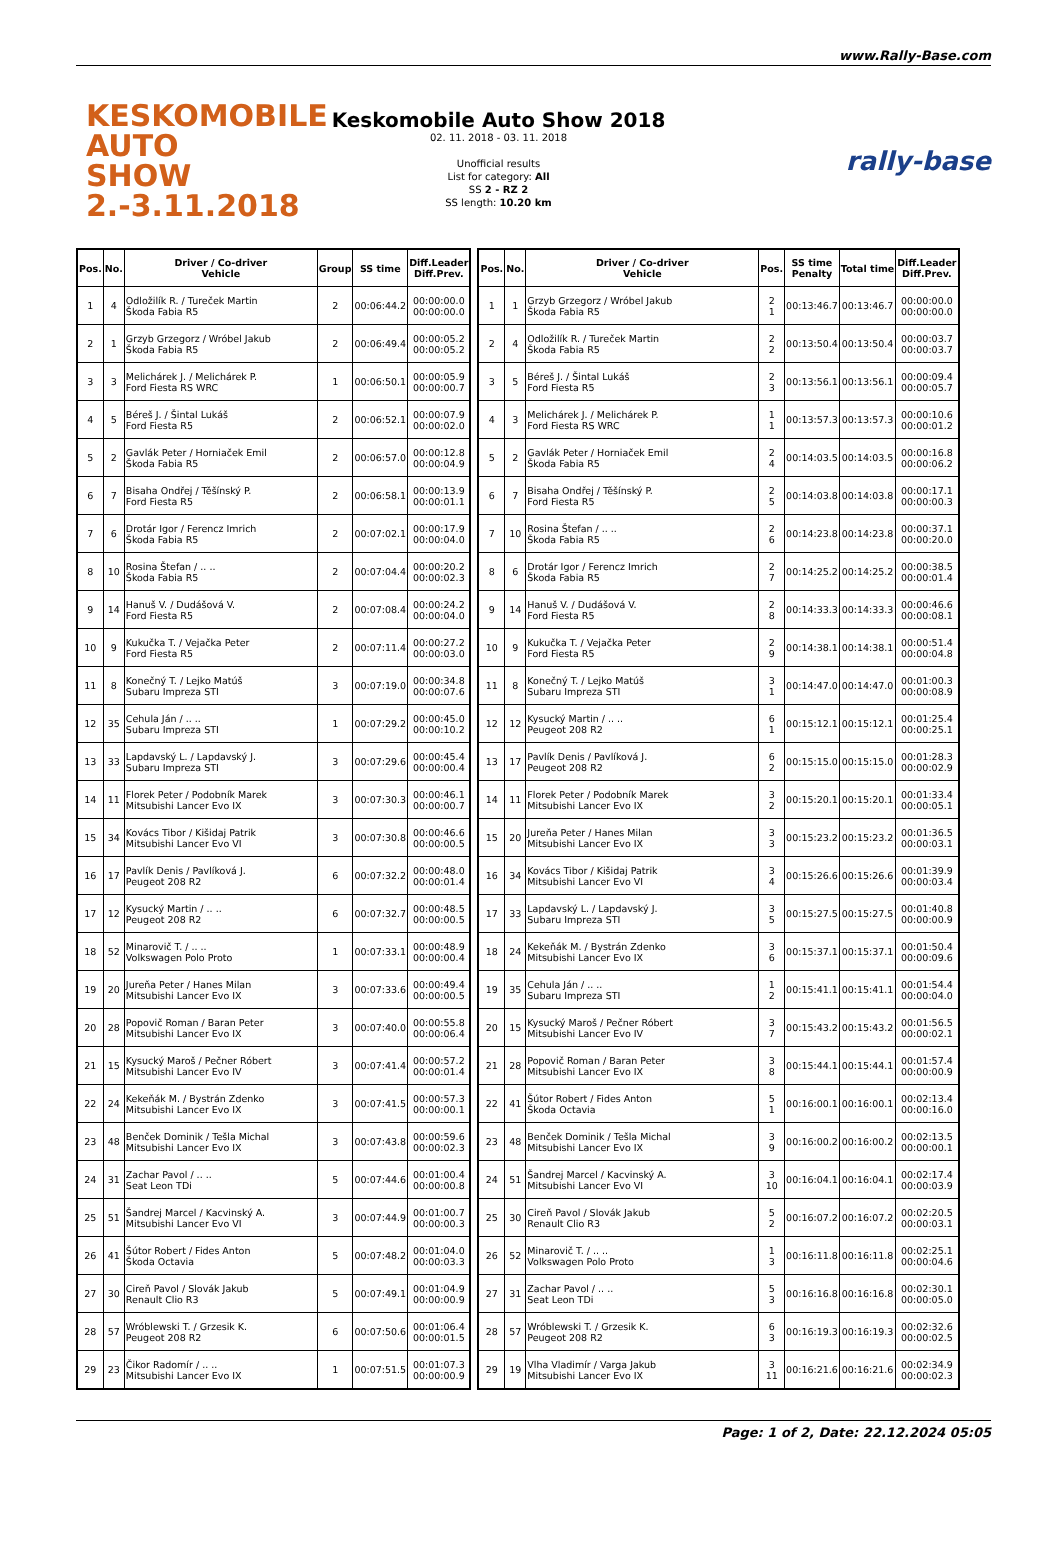www.Rally-Base.com
KESKOMOBILE
AUTO SHOW
2.-3.11.2018
Keskomobile Auto Show 2018
02. 11. 2018 - 03. 11. 2018
Unofficial results
List for category: All
SS 2 - RZ 2
SS length: 10.20 km
rally-base
| Pos. | No. | Driver / Co-driver Vehicle | Group | SS time | Diff.Leader Diff.Prev. |
| --- | --- | --- | --- | --- | --- |
| 1 | 4 | Odložilík R. / Tureček Martin Škoda Fabia R5 | 2 | 00:06:44.2 | 00:00:00.0 00:00:00.0 |
| 2 | 1 | Grzyb Grzegorz / Wróbel Jakub Škoda Fabia R5 | 2 | 00:06:49.4 | 00:00:05.2 00:00:05.2 |
| 3 | 3 | Melichárek J. / Melichárek P. Ford Fiesta RS WRC | 1 | 00:06:50.1 | 00:00:05.9 00:00:00.7 |
| 4 | 5 | Béreš J. / Šintal Lukáš Ford Fiesta R5 | 2 | 00:06:52.1 | 00:00:07.9 00:00:02.0 |
| 5 | 2 | Gavlák Peter / Horniaček Emil Škoda Fabia R5 | 2 | 00:06:57.0 | 00:00:12.8 00:00:04.9 |
| 6 | 7 | Bisaha Ondřej / Těšínský P. Ford Fiesta R5 | 2 | 00:06:58.1 | 00:00:13.9 00:00:01.1 |
| 7 | 6 | Drotár Igor / Ferencz Imrich Škoda Fabia R5 | 2 | 00:07:02.1 | 00:00:17.9 00:00:04.0 |
| 8 | 10 | Rosina Štefan / .. .. Škoda Fabia R5 | 2 | 00:07:04.4 | 00:00:20.2 00:00:02.3 |
| 9 | 14 | Hanuš V. / Dudášová V. Ford Fiesta R5 | 2 | 00:07:08.4 | 00:00:24.2 00:00:04.0 |
| 10 | 9 | Kukučka T. / Vejačka Peter Ford Fiesta R5 | 2 | 00:07:11.4 | 00:00:27.2 00:00:03.0 |
| 11 | 8 | Konečný T. / Lejko Matúš Subaru Impreza STI | 3 | 00:07:19.0 | 00:00:34.8 00:00:07.6 |
| 12 | 35 | Cehula Ján / .. .. Subaru Impreza STI | 1 | 00:07:29.2 | 00:00:45.0 00:00:10.2 |
| 13 | 33 | Lapdavský L. / Lapdavský J. Subaru Impreza STI | 3 | 00:07:29.6 | 00:00:45.4 00:00:00.4 |
| 14 | 11 | Florek Peter / Podobník Marek Mitsubishi Lancer Evo IX | 3 | 00:07:30.3 | 00:00:46.1 00:00:00.7 |
| 15 | 34 | Kovács Tibor / Kišidaj Patrik Mitsubishi Lancer Evo VI | 3 | 00:07:30.8 | 00:00:46.6 00:00:00.5 |
| 16 | 17 | Pavlík Denis / Pavlíková J. Peugeot 208 R2 | 6 | 00:07:32.2 | 00:00:48.0 00:00:01.4 |
| 17 | 12 | Kysucký Martin / .. .. Peugeot 208 R2 | 6 | 00:07:32.7 | 00:00:48.5 00:00:00.5 |
| 18 | 52 | Minarovič T. / .. .. Volkswagen Polo Proto | 1 | 00:07:33.1 | 00:00:48.9 00:00:00.4 |
| 19 | 20 | Jureňa Peter / Hanes Milan Mitsubishi Lancer Evo IX | 3 | 00:07:33.6 | 00:00:49.4 00:00:00.5 |
| 20 | 28 | Popovič Roman / Baran Peter Mitsubishi Lancer Evo IX | 3 | 00:07:40.0 | 00:00:55.8 00:00:06.4 |
| 21 | 15 | Kysucký Maroš / Pečner Róbert Mitsubishi Lancer Evo IV | 3 | 00:07:41.4 | 00:00:57.2 00:00:01.4 |
| 22 | 24 | Kekeňák M. / Bystrán Zdenko Mitsubishi Lancer Evo IX | 3 | 00:07:41.5 | 00:00:57.3 00:00:00.1 |
| 23 | 48 | Benček Dominik / Tešla Michal Mitsubishi Lancer Evo IX | 3 | 00:07:43.8 | 00:00:59.6 00:00:02.3 |
| 24 | 31 | Zachar Pavol / .. .. Seat Leon TDi | 5 | 00:07:44.6 | 00:01:00.4 00:00:00.8 |
| 25 | 51 | Šandrej Marcel / Kacvinský A. Mitsubishi Lancer Evo VI | 3 | 00:07:44.9 | 00:01:00.7 00:00:00.3 |
| 26 | 41 | Šútor Robert / Fides Anton Škoda Octavia | 5 | 00:07:48.2 | 00:01:04.0 00:00:03.3 |
| 27 | 30 | Cireň Pavol / Slovák Jakub Renault Clio R3 | 5 | 00:07:49.1 | 00:01:04.9 00:00:00.9 |
| 28 | 57 | Wróblewski T. / Grzesik K. Peugeot 208 R2 | 6 | 00:07:50.6 | 00:01:06.4 00:00:01.5 |
| 29 | 23 | Čikor Radomír / .. .. Mitsubishi Lancer Evo IX | 1 | 00:07:51.5 | 00:01:07.3 00:00:00.9 |
| Pos. | No. | Driver / Co-driver Vehicle | Pos. | SS time Penalty | Total time | Diff.Leader Diff.Prev. |
| --- | --- | --- | --- | --- | --- | --- |
| 1 | 1 | Grzyb Grzegorz / Wróbel Jakub Škoda Fabia R5 | 2 1 | 00:13:46.7 | 00:13:46.7 | 00:00:00.0 00:00:00.0 |
| 2 | 4 | Odložilík R. / Tureček Martin Škoda Fabia R5 | 2 2 | 00:13:50.4 | 00:13:50.4 | 00:00:03.7 00:00:03.7 |
| 3 | 5 | Béreš J. / Šintal Lukáš Ford Fiesta R5 | 2 3 | 00:13:56.1 | 00:13:56.1 | 00:00:09.4 00:00:05.7 |
| 4 | 3 | Melichárek J. / Melichárek P. Ford Fiesta RS WRC | 1 1 | 00:13:57.3 | 00:13:57.3 | 00:00:10.6 00:00:01.2 |
| 5 | 2 | Gavlák Peter / Horniaček Emil Škoda Fabia R5 | 2 4 | 00:14:03.5 | 00:14:03.5 | 00:00:16.8 00:00:06.2 |
| 6 | 7 | Bisaha Ondřej / Těšínský P. Ford Fiesta R5 | 2 5 | 00:14:03.8 | 00:14:03.8 | 00:00:17.1 00:00:00.3 |
| 7 | 10 | Rosina Štefan / .. .. Škoda Fabia R5 | 2 6 | 00:14:23.8 | 00:14:23.8 | 00:00:37.1 00:00:20.0 |
| 8 | 6 | Drotár Igor / Ferencz Imrich Škoda Fabia R5 | 2 7 | 00:14:25.2 | 00:14:25.2 | 00:00:38.5 00:00:01.4 |
| 9 | 14 | Hanuš V. / Dudášová V. Ford Fiesta R5 | 2 8 | 00:14:33.3 | 00:14:33.3 | 00:00:46.6 00:00:08.1 |
| 10 | 9 | Kukučka T. / Vejačka Peter Ford Fiesta R5 | 2 9 | 00:14:38.1 | 00:14:38.1 | 00:00:51.4 00:00:04.8 |
| 11 | 8 | Konečný T. / Lejko Matúš Subaru Impreza STI | 3 1 | 00:14:47.0 | 00:14:47.0 | 00:01:00.3 00:00:08.9 |
| 12 | 12 | Kysucký Martin / .. .. Peugeot 208 R2 | 6 1 | 00:15:12.1 | 00:15:12.1 | 00:01:25.4 00:00:25.1 |
| 13 | 17 | Pavlík Denis / Pavlíková J. Peugeot 208 R2 | 6 2 | 00:15:15.0 | 00:15:15.0 | 00:01:28.3 00:00:02.9 |
| 14 | 11 | Florek Peter / Podobník Marek Mitsubishi Lancer Evo IX | 3 2 | 00:15:20.1 | 00:15:20.1 | 00:01:33.4 00:00:05.1 |
| 15 | 20 | Jureňa Peter / Hanes Milan Mitsubishi Lancer Evo IX | 3 3 | 00:15:23.2 | 00:15:23.2 | 00:01:36.5 00:00:03.1 |
| 16 | 34 | Kovács Tibor / Kišidaj Patrik Mitsubishi Lancer Evo VI | 3 4 | 00:15:26.6 | 00:15:26.6 | 00:01:39.9 00:00:03.4 |
| 17 | 33 | Lapdavský L. / Lapdavský J. Subaru Impreza STI | 3 5 | 00:15:27.5 | 00:15:27.5 | 00:01:40.8 00:00:00.9 |
| 18 | 24 | Kekeňák M. / Bystrán Zdenko Mitsubishi Lancer Evo IX | 3 6 | 00:15:37.1 | 00:15:37.1 | 00:01:50.4 00:00:09.6 |
| 19 | 35 | Cehula Ján / .. .. Subaru Impreza STI | 1 2 | 00:15:41.1 | 00:15:41.1 | 00:01:54.4 00:00:04.0 |
| 20 | 15 | Kysucký Maroš / Pečner Róbert Mitsubishi Lancer Evo IV | 3 7 | 00:15:43.2 | 00:15:43.2 | 00:01:56.5 00:00:02.1 |
| 21 | 28 | Popovič Roman / Baran Peter Mitsubishi Lancer Evo IX | 3 8 | 00:15:44.1 | 00:15:44.1 | 00:01:57.4 00:00:00.9 |
| 22 | 41 | Šútor Robert / Fides Anton Škoda Octavia | 5 1 | 00:16:00.1 | 00:16:00.1 | 00:02:13.4 00:00:16.0 |
| 23 | 48 | Benček Dominik / Tešla Michal Mitsubishi Lancer Evo IX | 3 9 | 00:16:00.2 | 00:16:00.2 | 00:02:13.5 00:00:00.1 |
| 24 | 51 | Šandrej Marcel / Kacvinský A. Mitsubishi Lancer Evo VI | 3 10 | 00:16:04.1 | 00:16:04.1 | 00:02:17.4 00:00:03.9 |
| 25 | 30 | Cireň Pavol / Slovák Jakub Renault Clio R3 | 5 2 | 00:16:07.2 | 00:16:07.2 | 00:02:20.5 00:00:03.1 |
| 26 | 52 | Minarovič T. / .. .. Volkswagen Polo Proto | 1 3 | 00:16:11.8 | 00:16:11.8 | 00:02:25.1 00:00:04.6 |
| 27 | 31 | Zachar Pavol / .. .. Seat Leon TDi | 5 3 | 00:16:16.8 | 00:16:16.8 | 00:02:30.1 00:00:05.0 |
| 28 | 57 | Wróblewski T. / Grzesik K. Peugeot 208 R2 | 6 3 | 00:16:19.3 | 00:16:19.3 | 00:02:32.6 00:00:02.5 |
| 29 | 19 | Vlha Vladimír / Varga Jakub Mitsubishi Lancer Evo IX | 3 11 | 00:16:21.6 | 00:16:21.6 | 00:02:34.9 00:00:02.3 |
Page: 1 of 2, Date: 22.12.2024 05:05